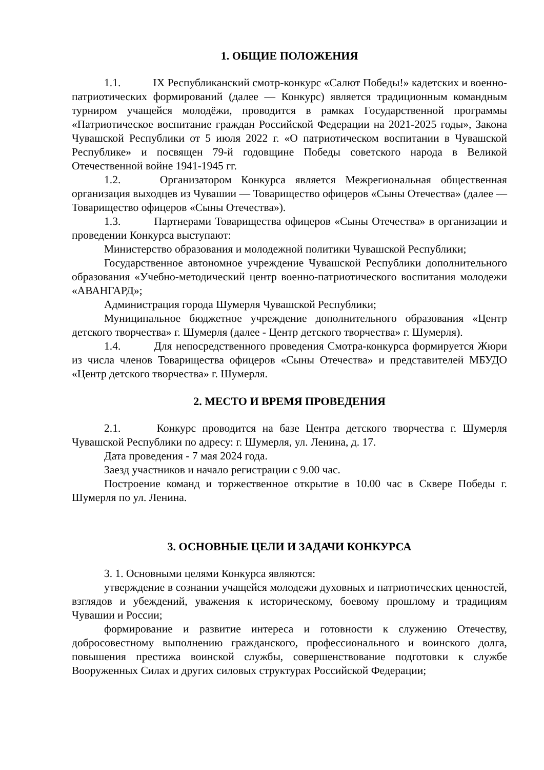1. ОБЩИЕ ПОЛОЖЕНИЯ
1.1. IX Республиканский смотр-конкурс «Салют Победы!» кадетских и военно-патриотических формирований (далее — Конкурс) является традиционным командным турниром учащейся молодёжи, проводится в рамках Государственной программы «Патриотическое воспитание граждан Российской Федерации на 2021-2025 годы», Закона Чувашской Республики от 5 июля 2022 г. «О патриотическом воспитании в Чувашской Республике» и посвящен 79-й годовщине Победы советского народа в Великой Отечественной войне 1941-1945 гг.
1.2. Организатором Конкурса является Межрегиональная общественная организация выходцев из Чувашии — Товарищество офицеров «Сыны Отечества» (далее — Товарищество офицеров «Сыны Отечества»).
1.3. Партнерами Товарищества офицеров «Сыны Отечества» в организации и проведении Конкурса выступают:
Министерство образования и молодежной политики Чувашской Республики;
Государственное автономное учреждение Чувашской Республики дополнительного образования «Учебно-методический центр военно-патриотического воспитания молодежи «АВАНГАРД»;
Администрация города Шумерля Чувашской Республики;
Муниципальное бюджетное учреждение дополнительного образования «Центр детского творчества» г. Шумерля (далее - Центр детского творчества» г. Шумерля).
1.4. Для непосредственного проведения Смотра-конкурса формируется Жюри из числа членов Товарищества офицеров «Сыны Отечества» и представителей МБУДО «Центр детского творчества» г. Шумерля.
2. МЕСТО И ВРЕМЯ ПРОВЕДЕНИЯ
2.1. Конкурс проводится на базе Центра детского творчества г. Шумерля Чувашской Республики по адресу: г. Шумерля, ул. Ленина, д. 17.
Дата проведения - 7 мая 2024 года.
Заезд участников и начало регистрации с 9.00 час.
Построение команд и торжественное открытие в 10.00 час в Сквере Победы г. Шумерля по ул. Ленина.
3. ОСНОВНЫЕ ЦЕЛИ И ЗАДАЧИ КОНКУРСА
3. 1. Основными целями Конкурса являются:
утверждение в сознании учащейся молодежи духовных и патриотических ценностей, взглядов и убеждений, уважения к историческому, боевому прошлому и традициям Чувашии и России;
формирование и развитие интереса и готовности к служению Отечеству, добросовестному выполнению гражданского, профессионального и воинского долга, повышения престижа воинской службы, совершенствование подготовки к службе Вооруженных Силах и других силовых структурах Российской Федерации;